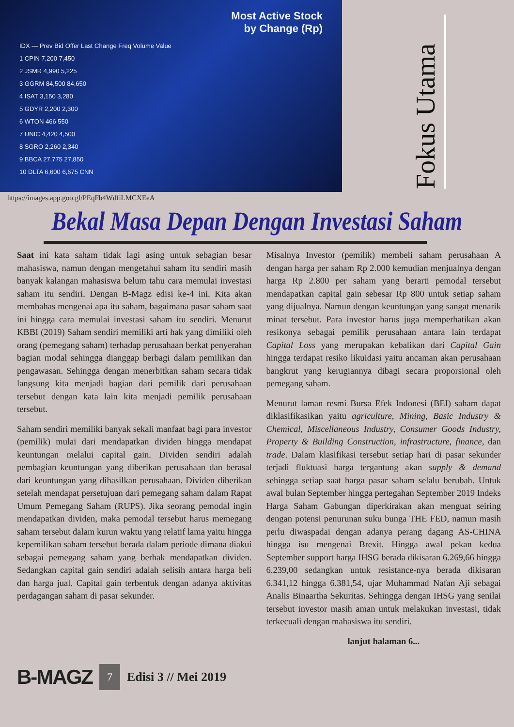Most Active Stock
by Change (Rp)
IDX — Prev Bid Offer Last Change Freq Volume Value
1 CPIN 7,200 7,450
2 JSMR 4,990 5,225
3 GGRM 84,500 84,650
4 ISAT 3,150 3,280
5 GDYR 2,200 2,300
6 WTON 466 550
7 UNIC 4,420 4,500
8 SGRO 2,260 2,340
9 BBCA 27,775 27,850
10 DLTA 6,600 6,675 CNN
Fokus Utama
https://images.app.goo.gl/PEqFb4WdfiLMCXEeA
Bekal Masa Depan Dengan Investasi Saham
Saat ini kata saham tidak lagi asing untuk sebagian besar mahasiswa, namun dengan mengetahui saham itu sendiri masih banyak kalangan mahasiswa belum tahu cara memulai investasi saham itu sendiri. Dengan B-Magz edisi ke-4 ini. Kita akan membahas mengenai apa itu saham, bagaimana pasar saham saat ini hingga cara memulai investasi saham itu sendiri. Menurut KBBI (2019) Saham sendiri memiliki arti hak yang dimiliki oleh orang (pemegang saham) terhadap perusahaan berkat penyerahan bagian modal sehingga dianggap berbagi dalam pemilikan dan pengawasan. Sehingga dengan menerbitkan saham secara tidak langsung kita menjadi bagian dari pemilik dari perusahaan tersebut dengan kata lain kita menjadi pemilik perusahaan tersebut.
Saham sendiri memiliki banyak sekali manfaat bagi para investor (pemilik) mulai dari mendapatkan dividen hingga mendapat keuntungan melalui capital gain. Dividen sendiri adalah pembagian keuntungan yang diberikan perusahaan dan berasal dari keuntungan yang dihasilkan perusahaan. Dividen diberikan setelah mendapat persetujuan dari pemegang saham dalam Rapat Umum Pemegang Saham (RUPS). Jika seorang pemodal ingin mendapatkan dividen, maka pemodal tersebut harus memegang saham tersebut dalam kurun waktu yang relatif lama yaitu hingga kepemilikan saham tersebut berada dalam periode dimana diakui sebagai pemegang saham yang berhak mendapatkan dividen. Sedangkan capital gain sendiri adalah selisih antara harga beli dan harga jual. Capital gain terbentuk dengan adanya aktivitas perdagangan saham di pasar sekunder.
Misalnya Investor (pemilik) membeli saham perusahaan A dengan harga per saham Rp 2.000 kemudian menjualnya dengan harga Rp 2.800 per saham yang berarti pemodal tersebut mendapatkan capital gain sebesar Rp 800 untuk setiap saham yang dijualnya. Namun dengan keuntungan yang sangat menarik minat tersebut. Para investor harus juga memperhatikan akan resikonya sebagai pemilik perusahaan antara lain terdapat Capital Loss yang merupakan kebalikan dari Capital Gain hingga terdapat resiko likuidasi yaitu ancaman akan perusahaan bangkrut yang kerugiannya dibagi secara proporsional oleh pemegang saham.
Menurut laman resmi Bursa Efek Indonesi (BEI) saham dapat diklasifikasikan yaitu agriculture, Mining, Basic Industry & Chemical, Miscellaneous Industry, Consumer Goods Industry, Property & Building Construction, infrastructure, finance, dan trade. Dalam klasifikasi tersebut setiap hari di pasar sekunder terjadi fluktuasi harga tergantung akan supply & demand sehingga setiap saat harga pasar saham selalu berubah. Untuk awal bulan September hingga pertegahan September 2019 Indeks Harga Saham Gabungan diperkirakan akan menguat seiring dengan potensi penurunan suku bunga THE FED, namun masih perlu diwaspadai dengan adanya perang dagang AS-CHINA hingga isu mengenai Brexit. Hingga awal pekan kedua September support harga IHSG berada dikisaran 6.269,66 hingga 6.239,00 sedangkan untuk resistance-nya berada dikisaran 6.341,12 hingga 6.381,54, ujar Muhammad Nafan Aji sebagai Analis Binaartha Sekuritas. Sehingga dengan IHSG yang senilai tersebut investor masih aman untuk melakukan investasi, tidak terkecuali dengan mahasiswa itu sendiri.
lanjut halaman 6...
B-MAGZ 7 Edisi 3 // Mei 2019